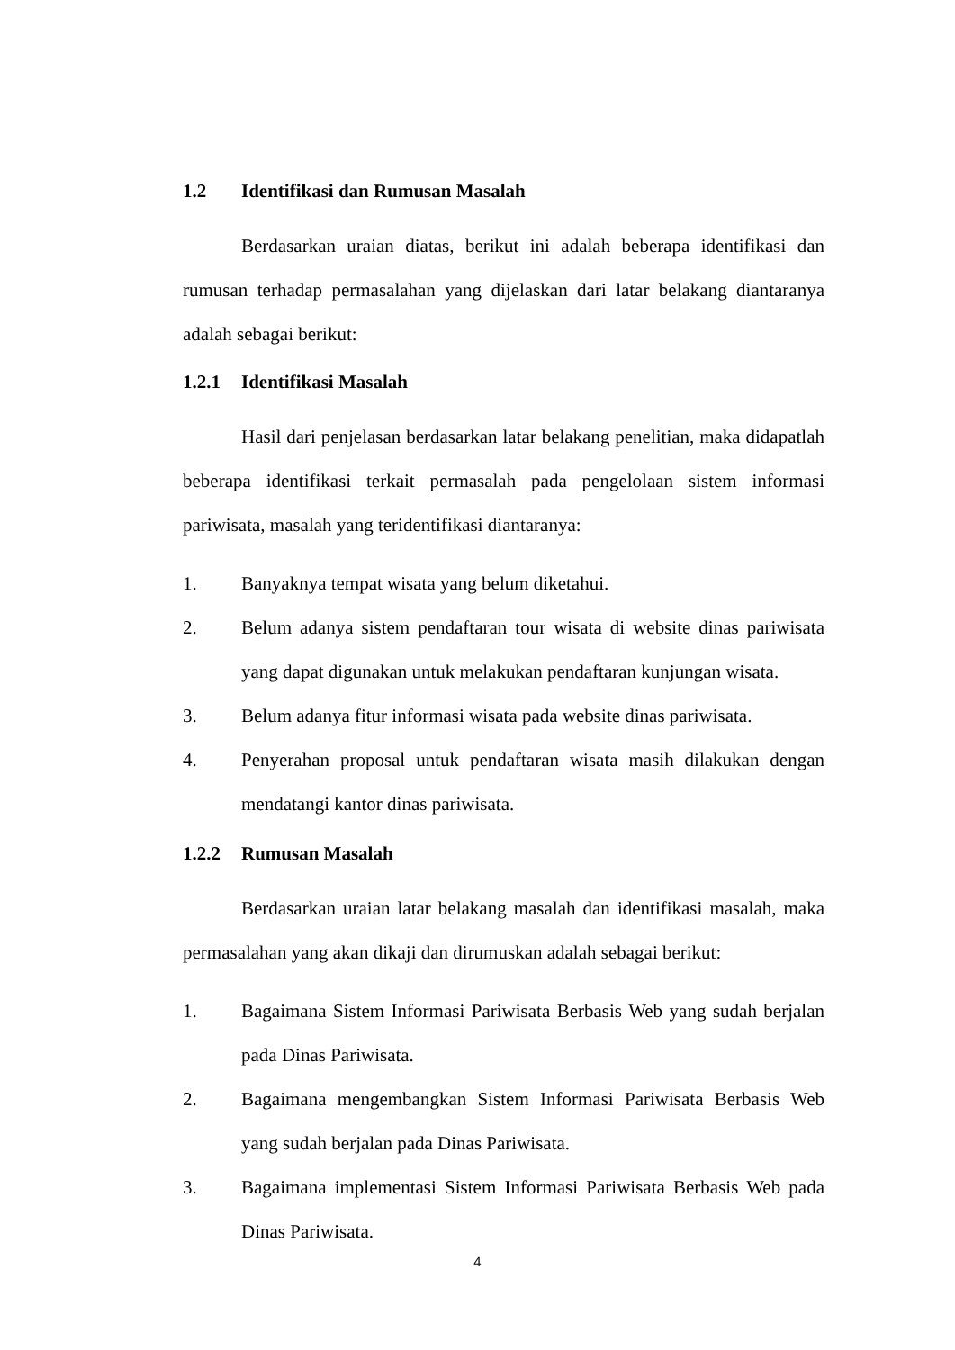1.2 Identifikasi dan Rumusan Masalah
Berdasarkan uraian diatas, berikut ini adalah beberapa identifikasi dan rumusan terhadap permasalahan yang dijelaskan dari latar belakang diantaranya adalah sebagai berikut:
1.2.1 Identifikasi Masalah
Hasil dari penjelasan berdasarkan latar belakang penelitian, maka didapatlah beberapa identifikasi terkait permasalah pada pengelolaan sistem informasi pariwisata, masalah yang teridentifikasi diantaranya:
1. Banyaknya tempat wisata yang belum diketahui.
2. Belum adanya sistem pendaftaran tour wisata di website dinas pariwisata yang dapat digunakan untuk melakukan pendaftaran kunjungan wisata.
3. Belum adanya fitur informasi wisata pada website dinas pariwisata.
4. Penyerahan proposal untuk pendaftaran wisata masih dilakukan dengan mendatangi kantor dinas pariwisata.
1.2.2 Rumusan Masalah
Berdasarkan uraian latar belakang masalah dan identifikasi masalah, maka permasalahan yang akan dikaji dan dirumuskan adalah sebagai berikut:
1. Bagaimana Sistem Informasi Pariwisata Berbasis Web yang sudah berjalan pada Dinas Pariwisata.
2. Bagaimana mengembangkan Sistem Informasi Pariwisata Berbasis Web yang sudah berjalan pada Dinas Pariwisata.
3. Bagaimana implementasi Sistem Informasi Pariwisata Berbasis Web pada Dinas Pariwisata.
4